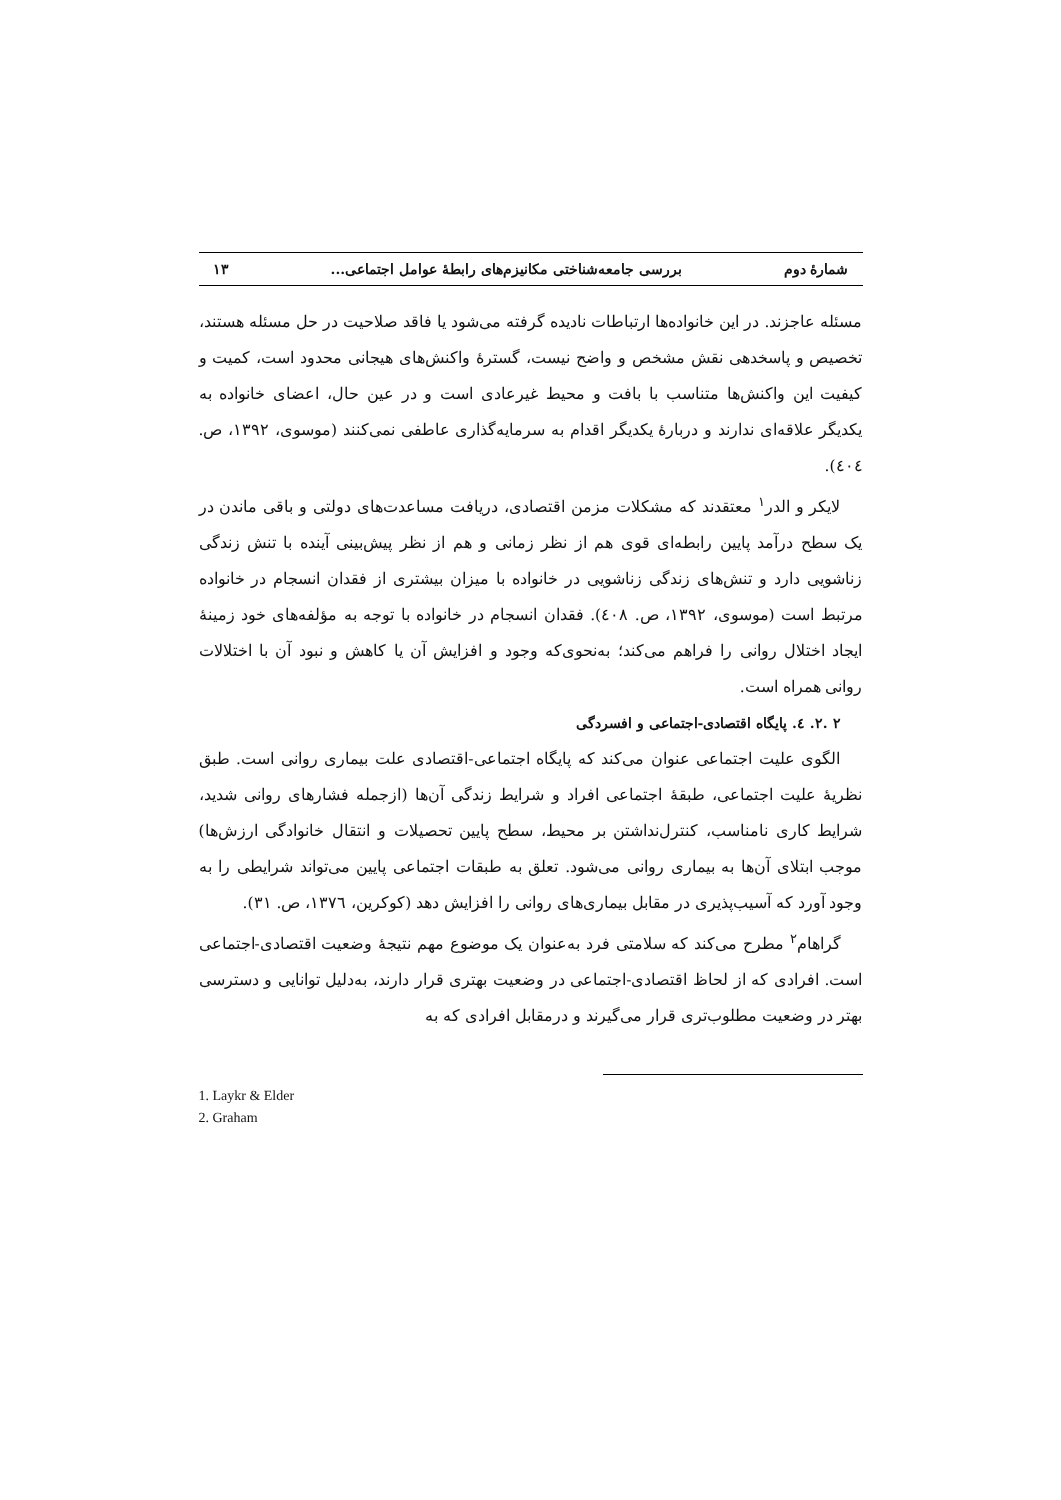شمارهٔ دوم بررسی جامعه‌شناختی مکانیزم‌های رابطهٔ عوامل اجتماعی... ۱۳
مسئله عاجزند. در این خانواده‌ها ارتباطات نادیده گرفته می‌شود یا فاقد صلاحیت در حل مسئله هستند، تخصیص و پاسخدهی نقش مشخص و واضح نیست، گسترهٔ واکنش‌های هیجانی محدود است، کمیت و کیفیت این واکنش‌ها متناسب با بافت و محیط غیرعادی است و در عین حال، اعضای خانواده به یکدیگر علاقه‌ای ندارند و دربارهٔ یکدیگر اقدام به سرمایه‌گذاری عاطفی نمی‌کنند (موسوی، ۱۳۹۲، ص. ٤٠٤).
لایکر و الدر<sup>۱</sup> معتقدند که مشکلات مزمن اقتصادی، دریافت مساعدت‌های دولتی و باقی ماندن در یک سطح درآمد پایین رابطه‌ای قوی هم از نظر زمانی و هم از نظر پیش‌بینی آینده با تنش زندگی زناشویی دارد و تنش‌های زندگی زناشویی در خانواده با میزان بیشتری از فقدان انسجام در خانواده مرتبط است (موسوی، ۱۳۹۲، ص. ٤٠٨). فقدان انسجام در خانواده با توجه به مؤلفه‌های خود زمینهٔ ایجاد اختلال روانی را فراهم می‌کند؛ به‌نحوی‌که وجود و افزایش آن یا کاهش و نبود آن با اختلالات روانی همراه است.
۲ .۲. ٤. پایگاه اقتصادی-اجتماعی و افسردگی
الگوی علیت اجتماعی عنوان می‌کند که پایگاه اجتماعی-اقتصادی علت بیماری روانی است. طبق نظریهٔ علیت اجتماعی، طبقهٔ اجتماعی افراد و شرایط زندگی آن‌ها (ازجمله فشارهای روانی شدید، شرایط کاری نامناسب، کنترل‌نداشتن بر محیط، سطح پایین تحصیلات و انتقال خانوادگی ارزش‌ها) موجب ابتلای آن‌ها به بیماری روانی می‌شود. تعلق به طبقات اجتماعی پایین می‌تواند شرایطی را به وجود آورد که آسیب‌پذیری در مقابل بیماری‌های روانی را افزایش دهد (کوکرین، ۱۳۷٦، ص. ۳۱).
گراهام<sup>۲</sup> مطرح می‌کند که سلامتی فرد به‌عنوان یک موضوع مهم نتیجهٔ وضعیت اقتصادی-اجتماعی است. افرادی که از لحاظ اقتصادی-اجتماعی در وضعیت بهتری قرار دارند، به‌دلیل توانایی و دسترسی بهتر در وضعیت مطلوب‌تری قرار می‌گیرند و درمقابل افرادی که به
1. Laykr & Elder
2. Graham